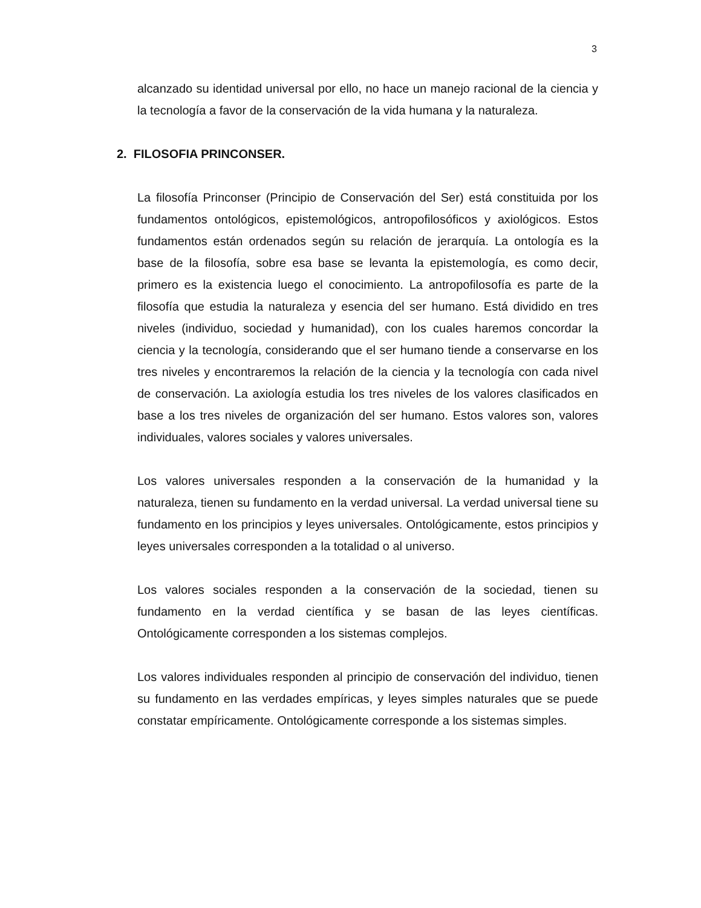3
alcanzado su identidad universal por ello, no hace un manejo racional de la ciencia y la tecnología a favor de la conservación de la vida humana y la naturaleza.
2. FILOSOFIA PRINCONSER.
La filosofía Princonser (Principio de Conservación del Ser) está constituida por los fundamentos ontológicos, epistemológicos, antropofilosóficos y axiológicos. Estos fundamentos están ordenados según su relación de jerarquía. La ontología es la base de la filosofía, sobre esa base se levanta la epistemología, es como decir, primero es la existencia luego el conocimiento. La antropofilosofía es parte de la filosofía que estudia la naturaleza y esencia del ser humano. Está dividido en tres niveles (individuo, sociedad y humanidad), con los cuales haremos concordar la ciencia y la tecnología, considerando que el ser humano tiende a conservarse en los tres niveles y encontraremos la relación de la ciencia y la tecnología con cada nivel de conservación. La axiología estudia los tres niveles de los valores clasificados en base a los tres niveles de organización del ser humano. Estos valores son, valores individuales, valores sociales y valores universales.
Los valores universales responden a la conservación de la humanidad y la naturaleza, tienen su fundamento en la verdad universal. La verdad universal tiene su fundamento en los principios y leyes universales. Ontológicamente, estos principios y leyes universales corresponden a la totalidad o al universo.
Los valores sociales responden a la conservación de la sociedad, tienen su fundamento en la verdad científica y se basan de las leyes científicas. Ontológicamente corresponden a los sistemas complejos.
Los valores individuales responden al principio de conservación del individuo, tienen su fundamento en las verdades empíricas, y leyes simples naturales que se puede constatar empíricamente. Ontológicamente corresponde a los sistemas simples.